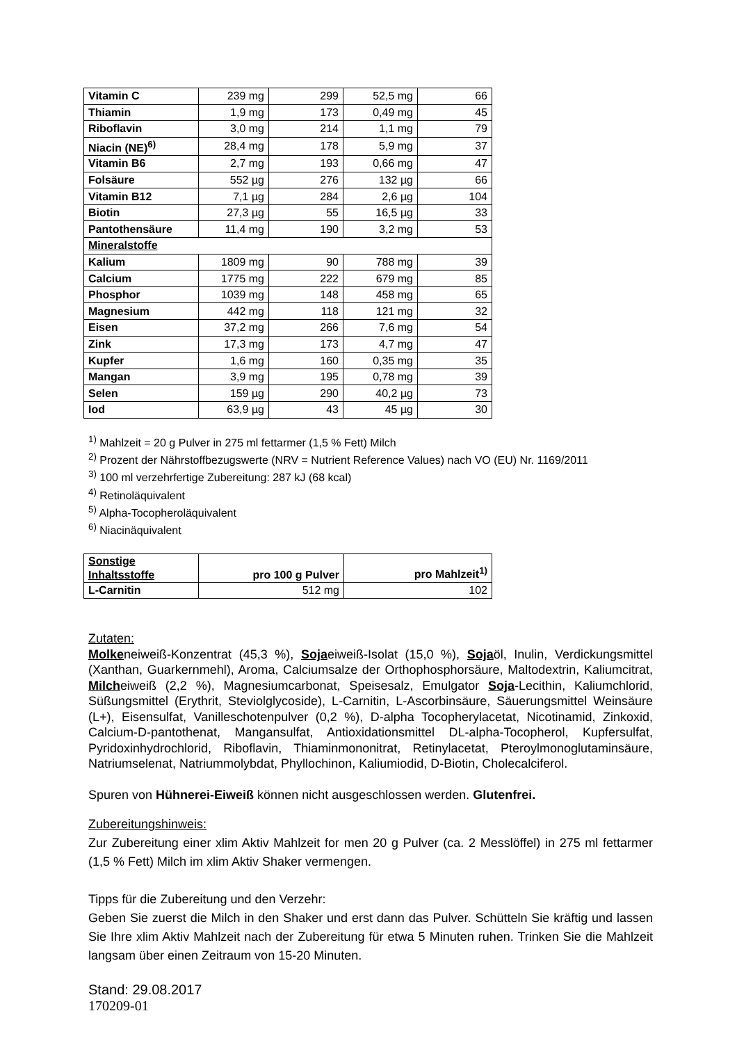| Vitamin C | 239 mg | 299 | 52,5 mg | 66 |
| Thiamin | 1,9 mg | 173 | 0,49 mg | 45 |
| Riboflavin | 3,0 mg | 214 | 1,1 mg | 79 |
| Niacin (NE)<sup>6)</sup> | 28,4 mg | 178 | 5,9 mg | 37 |
| Vitamin B6 | 2,7 mg | 193 | 0,66 mg | 47 |
| Folsäure | 552 µg | 276 | 132 µg | 66 |
| Vitamin B12 | 7,1 µg | 284 | 2,6 µg | 104 |
| Biotin | 27,3 µg | 55 | 16,5 µg | 33 |
| Pantothensäure | 11,4 mg | 190 | 3,2 mg | 53 |
| Mineralstoffe | | | | |
| Kalium | 1809 mg | 90 | 788 mg | 39 |
| Calcium | 1775 mg | 222 | 679 mg | 85 |
| Phosphor | 1039 mg | 148 | 458 mg | 65 |
| Magnesium | 442 mg | 118 | 121 mg | 32 |
| Eisen | 37,2 mg | 266 | 7,6 mg | 54 |
| Zink | 17,3 mg | 173 | 4,7 mg | 47 |
| Kupfer | 1,6 mg | 160 | 0,35 mg | 35 |
| Mangan | 3,9 mg | 195 | 0,78 mg | 39 |
| Selen | 159 µg | 290 | 40,2 µg | 73 |
| Iod | 63,9 µg | 43 | 45 µg | 30 |
<sup>1)</sup> Mahlzeit = 20 g Pulver in 275 ml fettarmer (1,5 % Fett) Milch
<sup>2)</sup> Prozent der Nährstoffbezugswerte (NRV = Nutrient Reference Values) nach VO (EU) Nr. 1169/2011
<sup>3)</sup> 100 ml verzehrfertige Zubereitung: 287 kJ (68 kcal)
<sup>4)</sup> Retinoläquivalent
<sup>5)</sup> Alpha-Tocopheroläquivalent
<sup>6)</sup> Niacinäquivalent
| Sonstige Inhaltsstoffe | pro 100 g Pulver | pro Mahlzeit<sup>1)</sup> |
| --- | --- | --- |
| L-Carnitin | 512 mg | 102 |
Zutaten:
Molkeneiweiß-Konzentrat (45,3 %), Sojaeiweiß-Isolat (15,0 %), Sojaöl, Inulin, Verdickungsmittel (Xanthan, Guarkernmehl), Aroma, Calciumsalze der Orthophosphorsäure, Maltodextrin, Kaliumcitrat, Milcheiweiß (2,2 %), Magnesiumcarbonat, Speisesalz, Emulgator Soja-Lecithin, Kaliumchlorid, Süßungsmittel (Erythrit, Steviolglycoside), L-Carnitin, L-Ascorbinsäure, Säuerungsmittel Weinsäure (L+), Eisensulfat, Vanilleschotenpulver (0,2 %), D-alpha Tocopherylacetat, Nicotinamid, Zinkoxid, Calcium-D-pantothenat, Mangansulfat, Antioxidationsmittel DL-alpha-Tocopherol, Kupfersulfat, Pyridoxinhydrochlorid, Riboflavin, Thiaminmononitrat, Retinylacetat, Pteroylmonoglutaminsäure, Natriumselenat, Natriummolybdat, Phyllochinon, Kaliumiodid, D-Biotin, Cholecalciferol.
Spuren von Hühnerei-Eiweiß können nicht ausgeschlossen werden. Glutenfrei.
Zubereitungshinweis:
Zur Zubereitung einer xlim Aktiv Mahlzeit for men 20 g Pulver (ca. 2 Messlöffel) in 275 ml fettarmer (1,5 % Fett) Milch im xlim Aktiv Shaker vermengen.
Tipps für die Zubereitung und den Verzehr:
Geben Sie zuerst die Milch in den Shaker und erst dann das Pulver. Schütteln Sie kräftig und lassen Sie Ihre xlim Aktiv Mahlzeit nach der Zubereitung für etwa 5 Minuten ruhen. Trinken Sie die Mahlzeit langsam über einen Zeitraum von 15-20 Minuten.
Stand: 29.08.2017
170209-01